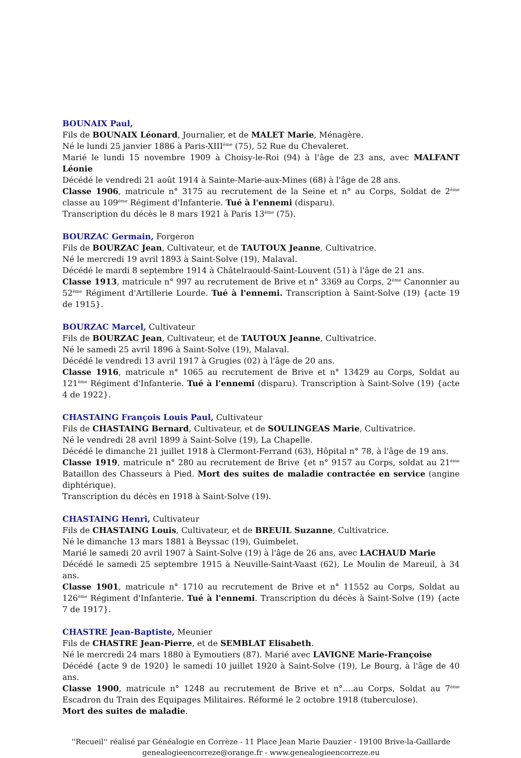BOUNAIX Paul,
Fils de BOUNAIX Léonard, Journalier, et de MALET Marie, Ménagère.
Né le lundi 25 janvier 1886 à Paris-XIII<sup>ème</sup> (75), 52 Rue du Chevaleret.
Marié le lundi 15 novembre 1909 à Choisy-le-Roi (94) à l'âge de 23 ans, avec MALFANT Léonie
Décédé le vendredi 21 août 1914 à Sainte-Marie-aux-Mines (68) à l'âge de 28 ans.
Classe 1906, matricule n° 3175 au recrutement de la Seine et n° au Corps, Soldat de 2<sup>ème</sup> classe au 109<sup>ème</sup> Régiment d'Infanterie. Tué à l'ennemi (disparu).
Transcription du décès le 8 mars 1921 à Paris 13<sup>ème</sup> (75).
BOURZAC Germain, Forgeron
Fils de BOURZAC Jean, Cultivateur, et de TAUTOUX Jeanne, Cultivatrice.
Né le mercredi 19 avril 1893 à Saint-Solve (19), Malaval.
Décédé le mardi 8 septembre 1914 à Châtelraould-Saint-Louvent (51) à l'âge de 21 ans.
Classe 1913, matricule n° 997 au recrutement de Brive et n° 3369 au Corps, 2<sup>ème</sup> Canonnier au 52<sup>ème</sup> Régiment d'Artillerie Lourde. Tué à l'ennemi. Transcription à Saint-Solve (19) {acte 19 de 1915}.
BOURZAC Marcel, Cultivateur
Fils de BOURZAC Jean, Cultivateur, et de TAUTOUX Jeanne, Cultivatrice.
Né le samedi 25 avril 1896 à Saint-Solve (19), Malaval.
Décédé le vendredi 13 avril 1917 à Grugies (02) à l'âge de 20 ans.
Classe 1916, matricule n° 1065 au recrutement de Brive et n° 13429 au Corps, Soldat au 121<sup>ème</sup> Régiment d'Infanterie. Tué à l'ennemi (disparu). Transcription à Saint-Solve (19) {acte 4 de 1922}.
CHASTAING François Louis Paul, Cultivateur
Fils de CHASTAING Bernard, Cultivateur, et de SOULINGEAS Marie, Cultivatrice.
Né le vendredi 28 avril 1899 à Saint-Solve (19), La Chapelle.
Décédé le dimanche 21 juillet 1918 à Clermont-Ferrand (63), Hôpital n° 78, à l'âge de 19 ans.
Classe 1919, matricule n° 280 au recrutement de Brive {et n° 9157 au Corps, soldat au 21<sup>ème</sup> Bataillon des Chasseurs à Pied. Mort des suites de maladie contractée en service (angine diphtérique).
Transcription du décès en 1918 à Saint-Solve (19).
CHASTAING Henri, Cultivateur
Fils de CHASTAING Louis, Cultivateur, et de BREUIL Suzanne, Cultivatrice.
Né le dimanche 13 mars 1881 à Beyssac (19), Guimbelet.
Marié le samedi 20 avril 1907 à Saint-Solve (19) à l'âge de 26 ans, avec LACHAUD Marie
Décédé le samedi 25 septembre 1915 à Neuville-Saint-Vaast (62), Le Moulin de Mareuil, à 34 ans.
Classe 1901, matricule n° 1710 au recrutement de Brive et n° 11552 au Corps, Soldat au 126<sup>ème</sup> Régiment d'Infanterie. Tué à l'ennemi. Transcription du décès à Saint-Solve (19) {acte 7 de 1917}.
CHASTRE Jean-Baptiste, Meunier
Fils de CHASTRE Jean-Pierre, et de SEMBLAT Elisabeth.
Né le mercredi 24 mars 1880 à Eymoutiers (87). Marié avec LAVIGNE Marie-Françoise
Décédé {acte 9 de 1920} le samedi 10 juillet 1920 à Saint-Solve (19), Le Bourg, à l'âge de 40 ans.
Classe 1900, matricule n° 1248 au recrutement de Brive et n°….au Corps, Soldat au 7<sup>ème</sup> Escadron du Train des Equipages Militaires. Réformé le 2 octobre 1918 (tuberculose).
Mort des suites de maladie.
''Recueil'' réalisé par Généalogie en Corrèze - 11 Place Jean Marie Dauzier - 19100 Brive-la-Gaillarde
genealogieencorreze@orange.fr - www.genealogieencorreze.eu